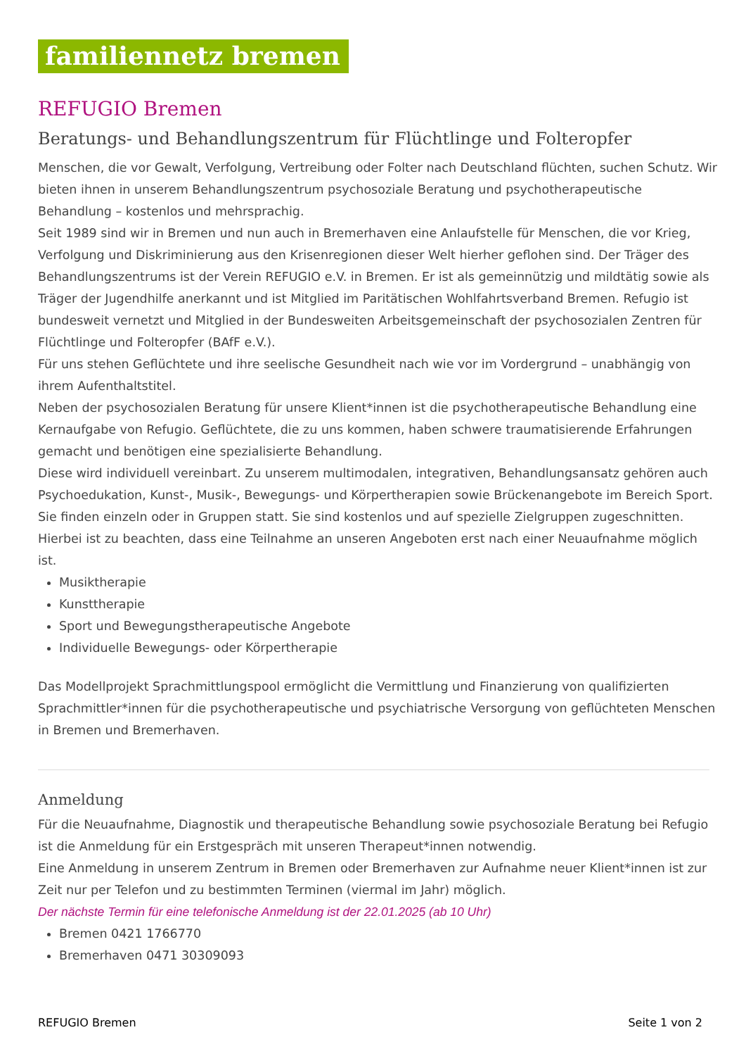familiennetz bremen
REFUGIO Bremen
Beratungs- und Behandlungszentrum für Flüchtlinge und Folteropfer
Menschen, die vor Gewalt, Verfolgung, Vertreibung oder Folter nach Deutschland flüchten, suchen Schutz. Wir bieten ihnen in unserem Behandlungszentrum psychosoziale Beratung und psychotherapeutische Behandlung – kostenlos und mehrsprachig.
Seit 1989 sind wir in Bremen und nun auch in Bremerhaven eine Anlaufstelle für Menschen, die vor Krieg, Verfolgung und Diskriminierung aus den Krisenregionen dieser Welt hierher geflohen sind. Der Träger des Behandlungszentrums ist der Verein REFUGIO e.V. in Bremen. Er ist als gemeinnützig und mildtätig sowie als Träger der Jugendhilfe anerkannt und ist Mitglied im Paritätischen Wohlfahrtsverband Bremen. Refugio ist bundesweit vernetzt und Mitglied in der Bundesweiten Arbeitsgemeinschaft der psychosozialen Zentren für Flüchtlinge und Folteropfer (BAfF e.V.).
Für uns stehen Geflüchtete und ihre seelische Gesundheit nach wie vor im Vordergrund – unabhängig von ihrem Aufenthaltstitel.
Neben der psychosozialen Beratung für unsere Klient*innen ist die psychotherapeutische Behandlung eine Kernaufgabe von Refugio. Geflüchtete, die zu uns kommen, haben schwere traumatisierende Erfahrungen gemacht und benötigen eine spezialisierte Behandlung.
Diese wird individuell vereinbart. Zu unserem multimodalen, integrativen, Behandlungsansatz gehören auch Psychoedukation, Kunst-, Musik-, Bewegungs- und Körpertherapien sowie Brückenangebote im Bereich Sport. Sie finden einzeln oder in Gruppen statt. Sie sind kostenlos und auf spezielle Zielgruppen zugeschnitten. Hierbei ist zu beachten, dass eine Teilnahme an unseren Angeboten erst nach einer Neuaufnahme möglich ist.
Musiktherapie
Kunsttherapie
Sport und Bewegungstherapeutische Angebote
Individuelle Bewegungs- oder Körpertherapie
Das Modellprojekt Sprachmittlungspool ermöglicht die Vermittlung und Finanzierung von qualifizierten Sprachmittler*innen für die psychotherapeutische und psychiatrische Versorgung von geflüchteten Menschen in Bremen und Bremerhaven.
Anmeldung
Für die Neuaufnahme, Diagnostik und therapeutische Behandlung sowie psychosoziale Beratung bei Refugio ist die Anmeldung für ein Erstgespräch mit unseren Therapeut*innen notwendig.
Eine Anmeldung in unserem Zentrum in Bremen oder Bremerhaven zur Aufnahme neuer Klient*innen ist zur Zeit nur per Telefon und zu bestimmten Terminen (viermal im Jahr) möglich.
Der nächste Termin für eine telefonische Anmeldung ist der 22.01.2025 (ab 10 Uhr)
Bremen 0421 1766770
Bremerhaven 0471 30309093
REFUGIO Bremen Seite 1 von 2